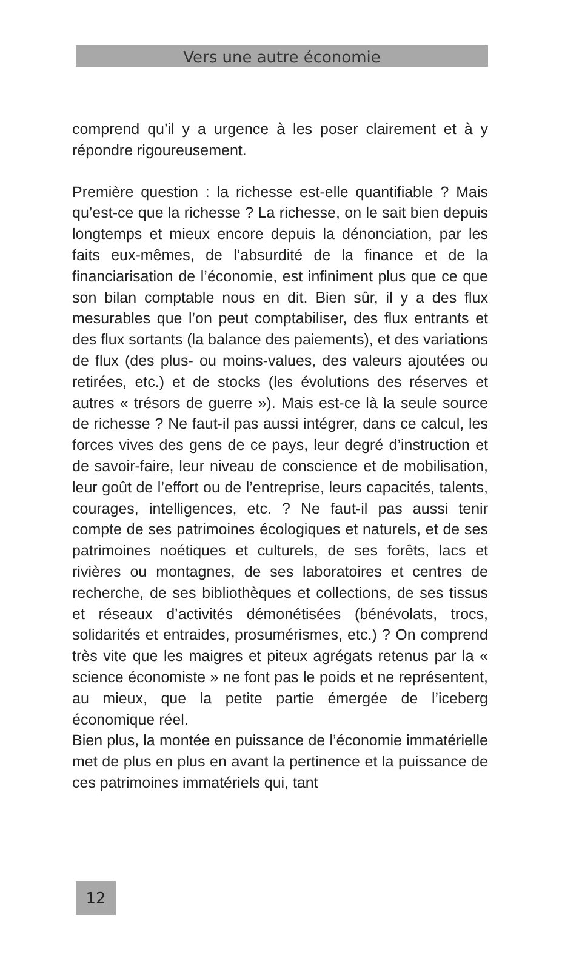Vers une autre économie
comprend qu’il y a urgence à les poser clairement et à y répondre rigoureusement.
Première question : la richesse est-elle quantifiable ? Mais qu’est-ce que la richesse ? La richesse, on le sait bien depuis longtemps et mieux encore depuis la dénonciation, par les faits eux-mêmes, de l’absurdité de la finance et de la financiarisation de l’économie, est infiniment plus que ce que son bilan comptable nous en dit. Bien sûr, il y a des flux mesurables que l’on peut comptabiliser, des flux entrants et des flux sortants (la balance des paiements), et des variations de flux (des plus- ou moins-values, des valeurs ajoutées ou retirées, etc.) et de stocks (les évolutions des réserves et autres « trésors de guerre »). Mais est-ce là la seule source de richesse ? Ne faut-il pas aussi intégrer, dans ce calcul, les forces vives des gens de ce pays, leur degré d’instruction et de savoir-faire, leur niveau de conscience et de mobilisation, leur goût de l’effort ou de l’entreprise, leurs capacités, talents, courages, intelligences, etc. ? Ne faut-il pas aussi tenir compte de ses patrimoines écologiques et naturels, et de ses patrimoines noétiques et culturels, de ses forêts, lacs et rivières ou montagnes, de ses laboratoires et centres de recherche, de ses bibliothèques et collections, de ses tissus et réseaux d’activités démonétisées (bénévolats, trocs, solidarités et entraides, prosumérismes, etc.) ? On comprend très vite que les maigres et piteux agrégats retenus par la « science économiste » ne font pas le poids et ne représentent, au mieux, que la petite partie émergée de l’iceberg économique réel.
Bien plus, la montée en puissance de l’économie immatérielle met de plus en plus en avant la pertinence et la puissance de ces patrimoines immatériels qui, tant
12